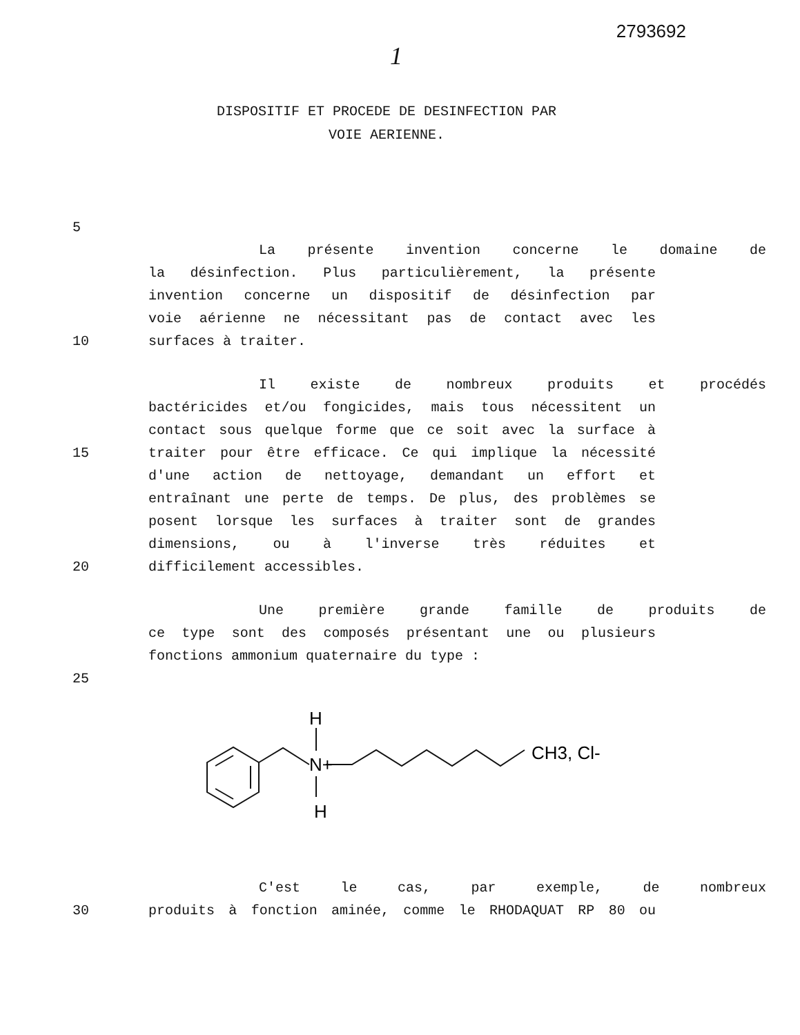2793692
1
DISPOSITIF ET PROCEDE DE DESINFECTION PAR
VOIE AERIENNE.
5
La présente invention concerne le domaine de
la désinfection. Plus particulièrement, la présente
invention concerne un dispositif de désinfection par
voie aérienne ne nécessitant pas de contact avec les
10 surfaces à traiter.
Il existe de nombreux produits et procédés
bactéricides et/ou fongicides, mais tous nécessitent un
contact sous quelque forme que ce soit avec la surface à
15 traiter pour être efficace. Ce qui implique la nécessité
d'une action de nettoyage, demandant un effort et
entraînant une perte de temps. De plus, des problèmes se
posent lorsque les surfaces à traiter sont de grandes
dimensions, ou à l'inverse très réduites et
20 difficilement accessibles.
Une première grande famille de produits de
ce type sont des composés présentant une ou plusieurs
fonctions ammonium quaternaire du type :
25
H
N+
H
CH3, Cl-
C'est le cas, par exemple, de nombreux
30 produits à fonction aminée, comme le RHODAQUAT RP 80 ou